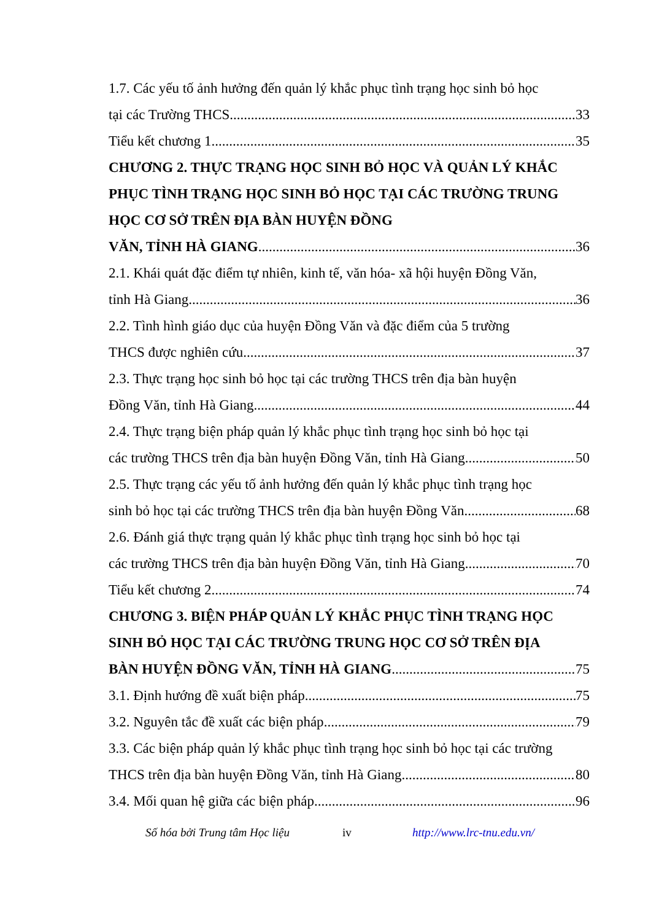1.7. Các yếu tố ảnh hưởng đến quản lý khắc phục tình trạng học sinh bỏ học
tại các Trường THCS 33
Tiểu kết chương 1 35
CHƯƠNG 2. THỰC TRẠNG HỌC SINH BỎ HỌC VÀ QUẢN LÝ KHẮC PHỤC TÌNH TRẠNG HỌC SINH BỎ HỌC TẠI CÁC TRƯỜNG TRUNG HỌC CƠ SỞ TRÊN ĐỊA BÀN HUYỆN ĐỒNG
VĂN, TỈNH HÀ GIANG 36
2.1. Khái quát đặc điểm tự nhiên, kinh tế, văn hóa- xã hội huyện Đồng Văn,
tỉnh Hà Giang 36
2.2. Tình hình giáo dục của huyện Đồng Văn và đặc điểm của 5 trường
THCS được nghiên cứu 37
2.3. Thực trạng học sinh bỏ học tại các trường THCS trên địa bàn huyện
Đồng Văn, tỉnh Hà Giang 44
2.4. Thực trạng biện pháp quản lý khắc phục tình trạng học sinh bỏ học tại
các trường THCS trên địa bàn huyện Đồng Văn, tỉnh Hà Giang 50
2.5. Thực trạng các yếu tố ảnh hưởng đến quản lý khắc phục tình trạng học
sinh bỏ học tại các trường THCS trên địa bàn huyện Đồng Văn 68
2.6. Đánh giá thực trạng quản lý khắc phục tình trạng học sinh bỏ học tại
các trường THCS trên địa bàn huyện Đồng Văn, tỉnh Hà Giang 70
Tiểu kết chương 2 74
CHƯƠNG 3. BIỆN PHÁP QUẢN LÝ KHẮC PHỤC TÌNH TRẠNG HỌC SINH BỎ HỌC TẠI CÁC TRƯỜNG TRUNG HỌC CƠ SỞ TRÊN ĐỊA
BÀN HUYỆN ĐỒNG VĂN, TỈNH HÀ GIANG 75
3.1. Định hướng đề xuất biện pháp 75
3.2. Nguyên tắc đề xuất các biện pháp 79
3.3. Các biện pháp quản lý khắc phục tình trạng học sinh bỏ học tại các trường
THCS trên địa bàn huyện Đồng Văn, tỉnh Hà Giang 80
3.4. Mối quan hệ giữa các biện pháp 96
Số hóa bởi Trung tâm Học liệu iv http://www.lrc-tnu.edu.vn/